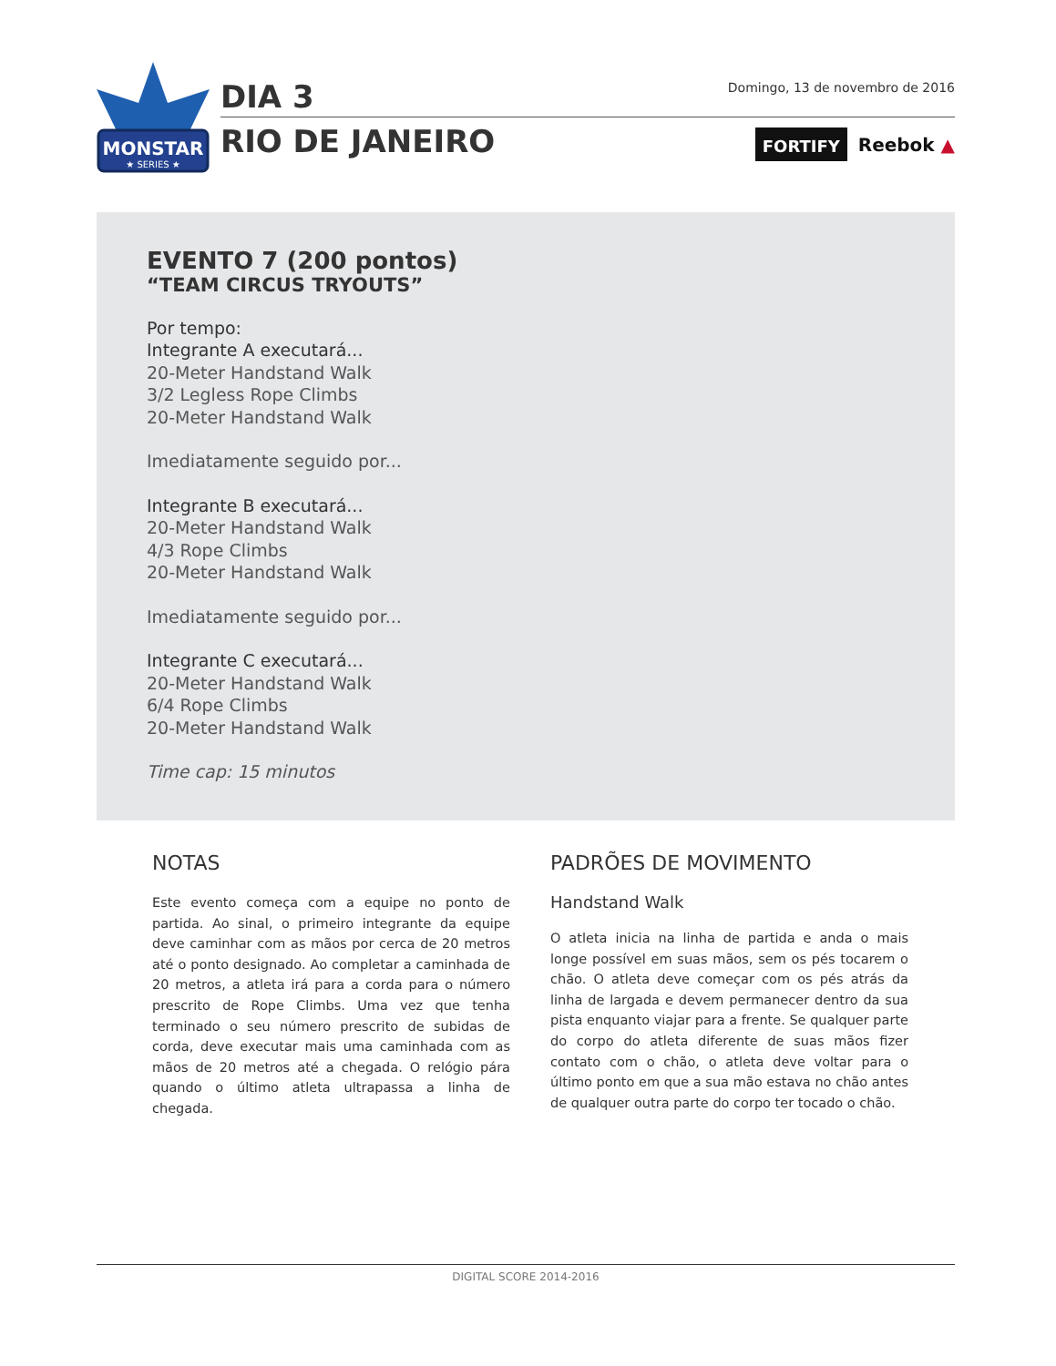MONSTAR
★ SERIES ★
DIA 3
RIO DE JANEIRO
Domingo, 13 de novembro de 2016
FORTIFY Reebok ▲
EVENTO 7 (200 pontos)
“TEAM CIRCUS TRYOUTS”
Por tempo:
Integrante A executará...
20-Meter Handstand Walk
3/2 Legless Rope Climbs
20-Meter Handstand Walk
Imediatamente seguido por...
Integrante B executará...
20-Meter Handstand Walk
4/3 Rope Climbs
20-Meter Handstand Walk
Imediatamente seguido por...
Integrante C executará...
20-Meter Handstand Walk
6/4 Rope Climbs
20-Meter Handstand Walk
Time cap: 15 minutos
NOTAS
Este evento começa com a equipe no ponto de partida. Ao sinal, o primeiro integrante da equipe deve caminhar com as mãos por cerca de 20 metros até o ponto designado. Ao completar a caminhada de 20 metros, a atleta irá para a corda para o número prescrito de Rope Climbs. Uma vez que tenha terminado o seu número prescrito de subidas de corda, deve executar mais uma caminhada com as mãos de 20 metros até a chegada. O relógio pára quando o último atleta ultrapassa a linha de chegada.
PADRÕES DE MOVIMENTO
Handstand Walk
O atleta inicia na linha de partida e anda o mais longe possível em suas mãos, sem os pés tocarem o chão. O atleta deve começar com os pés atrás da linha de largada e devem permanecer dentro da sua pista enquanto viajar para a frente. Se qualquer parte do corpo do atleta diferente de suas mãos fizer contato com o chão, o atleta deve voltar para o último ponto em que a sua mão estava no chão antes de qualquer outra parte do corpo ter tocado o chão.
DIGITAL SCORE 2014-2016